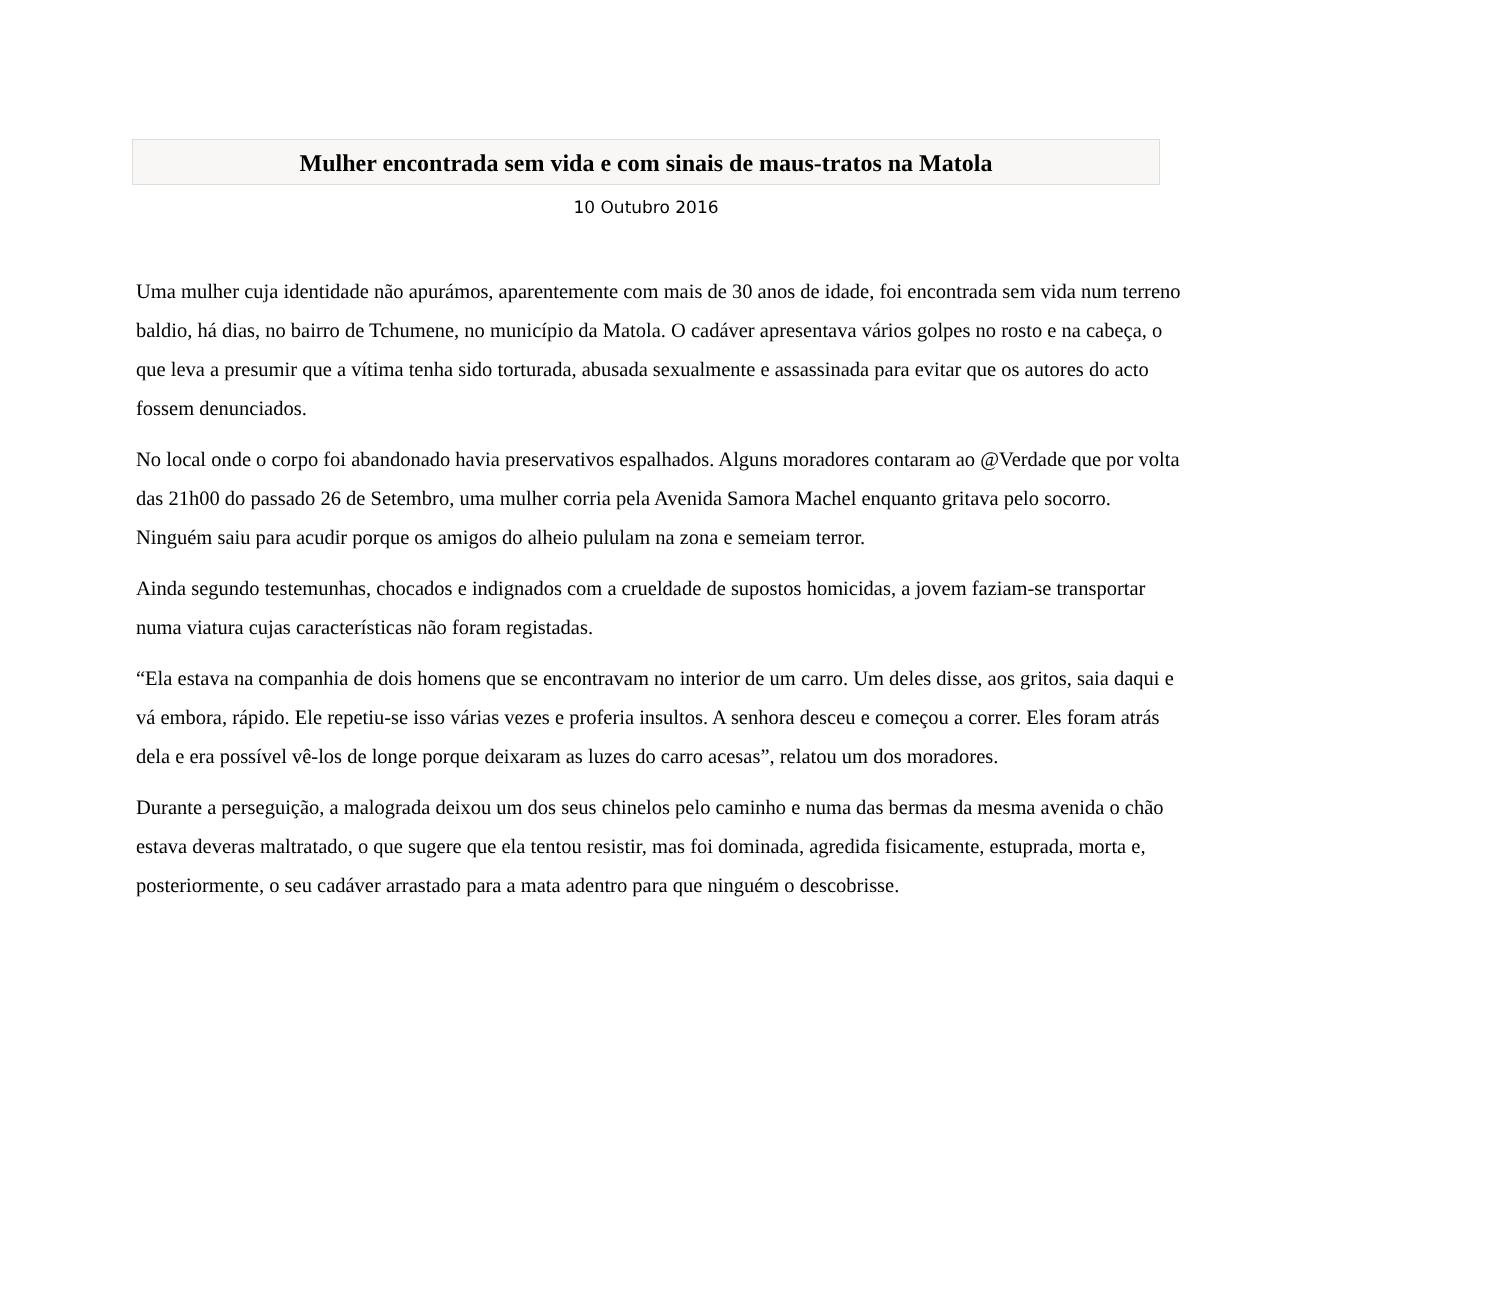Mulher encontrada sem vida e com sinais de maus-tratos na Matola
10 Outubro 2016
Uma mulher cuja identidade não apurámos, aparentemente com mais de 30 anos de idade, foi encontrada sem vida num terreno baldio, há dias, no bairro de Tchumene, no município da Matola. O cadáver apresentava vários golpes no rosto e na cabeça, o que leva a presumir que a vítima tenha sido torturada, abusada sexualmente e assassinada para evitar que os autores do acto fossem denunciados.
No local onde o corpo foi abandonado havia preservativos espalhados. Alguns moradores contaram ao @Verdade que por volta das 21h00 do passado 26 de Setembro, uma mulher corria pela Avenida Samora Machel enquanto gritava pelo socorro. Ninguém saiu para acudir porque os amigos do alheio pululam na zona e semeiam terror.
Ainda segundo testemunhas, chocados e indignados com a crueldade de supostos homicidas, a jovem faziam-se transportar numa viatura cujas características não foram registadas.
“Ela estava na companhia de dois homens que se encontravam no interior de um carro. Um deles disse, aos gritos, saia daqui e vá embora, rápido. Ele repetiu-se isso várias vezes e proferia insultos. A senhora desceu e começou a correr. Eles foram atrás dela e era possível vê-los de longe porque deixaram as luzes do carro acesas”, relatou um dos moradores.
Durante a perseguição, a malograda deixou um dos seus chinelos pelo caminho e numa das bermas da mesma avenida o chão estava deveras maltratado, o que sugere que ela tentou resistir, mas foi dominada, agredida fisicamente, estuprada, morta e, posteriormente, o seu cadáver arrastado para a mata adentro para que ninguém o descobrisse.